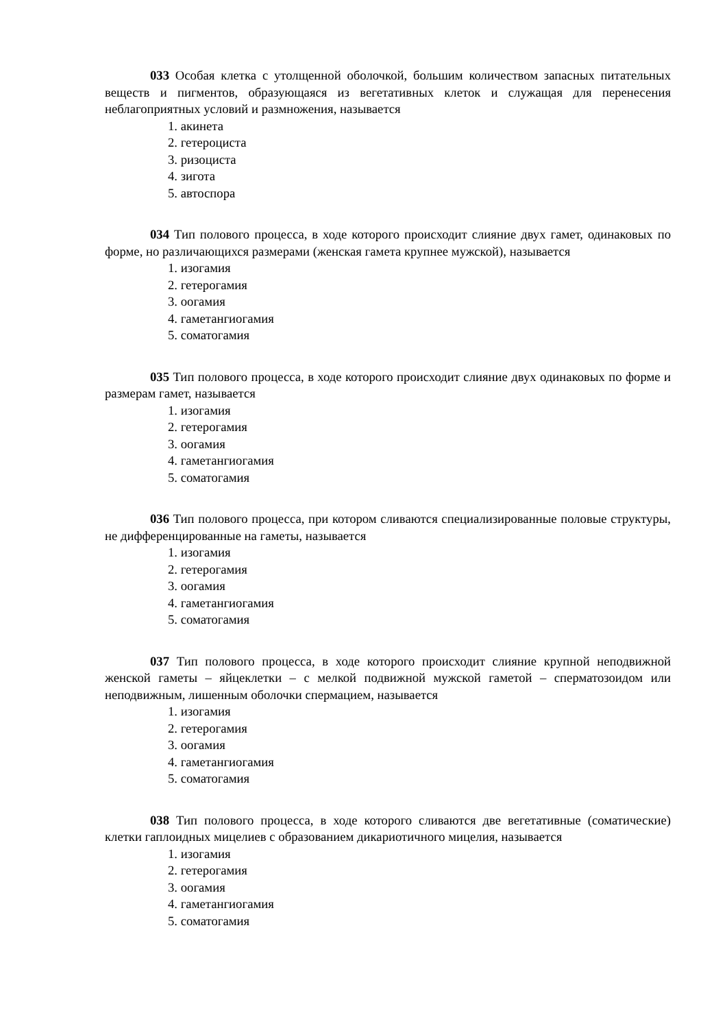033 Особая клетка с утолщенной оболочкой, большим количеством запасных питательных веществ и пигментов, образующаяся из вегетативных клеток и служащая для перенесения неблагоприятных условий и размножения, называется
1. акинета
2. гетероциста
3. ризоциста
4. зигота
5. автоспора
034 Тип полового процесса, в ходе которого происходит слияние двух гамет, одинаковых по форме, но различающихся размерами (женская гамета крупнее мужской), называется
1. изогамия
2. гетерогамия
3. оогамия
4. гаметангиогамия
5. соматогамия
035 Тип полового процесса, в ходе которого происходит слияние двух одинаковых по форме и размерам гамет, называется
1. изогамия
2. гетерогамия
3. оогамия
4. гаметангиогамия
5. соматогамия
036 Тип полового процесса, при котором сливаются специализированные половые структуры, не дифференцированные на гаметы, называется
1. изогамия
2. гетерогамия
3. оогамия
4. гаметангиогамия
5. соматогамия
037 Тип полового процесса, в ходе которого происходит слияние крупной неподвижной женской гаметы – яйцеклетки – с мелкой подвижной мужской гаметой – сперматозоидом или неподвижным, лишенным оболочки спермацием, называется
1. изогамия
2. гетерогамия
3. оогамия
4. гаметангиогамия
5. соматогамия
038 Тип полового процесса, в ходе которого сливаются две вегетативные (соматические) клетки гаплоидных мицелиев с образованием дикариотичного мицелия, называется
1. изогамия
2. гетерогамия
3. оогамия
4. гаметангиогамия
5. соматогамия